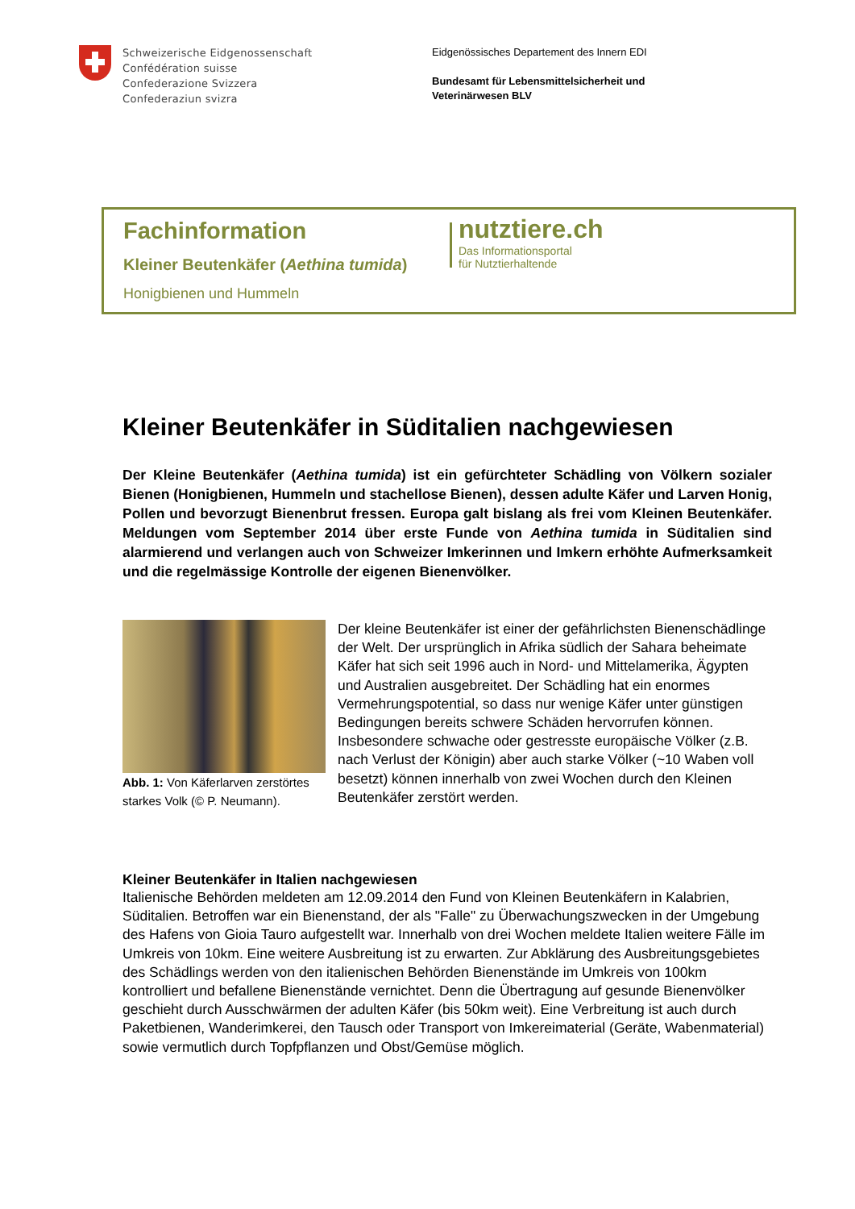Schweizerische Eidgenossenschaft
Confédération suisse
Confederazione Svizzera
Confederaziun svizra
Eidgenössisches Departement des Innern EDI
Bundesamt für Lebensmittelsicherheit und
Veterinärwesen BLV
Fachinformation
Kleiner Beutenkäfer (Aethina tumida)
Honigbienen und Hummeln
nutztiere.ch
Das Informationsportal
für Nutztierhaltende
Kleiner Beutenkäfer in Süditalien nachgewiesen
Der Kleine Beutenkäfer (Aethina tumida) ist ein gefürchteter Schädling von Völkern sozialer Bienen (Honigbienen, Hummeln und stachellose Bienen), dessen adulte Käfer und Larven Honig, Pollen und bevorzugt Bienenbrut fressen. Europa galt bislang als frei vom Kleinen Beutenkäfer. Meldungen vom September 2014 über erste Funde von Aethina tumida in Süditalien sind alarmierend und verlangen auch von Schweizer Imkerinnen und Imkern erhöhte Aufmerksamkeit und die regelmässige Kontrolle der eigenen Bienenvölker.
Abb. 1: Von Käferlarven zerstörtes starkes Volk (© P. Neumann).
Der kleine Beutenkäfer ist einer der gefährlichsten Bienenschädlinge der Welt. Der ursprünglich in Afrika südlich der Sahara beheimate Käfer hat sich seit 1996 auch in Nord- und Mittelamerika, Ägypten und Australien ausgebreitet. Der Schädling hat ein enormes Vermehrungspotential, so dass nur wenige Käfer unter günstigen Bedingungen bereits schwere Schäden hervorrufen können. Insbesondere schwache oder gestresste europäische Völker (z.B. nach Verlust der Königin) aber auch starke Völker (~10 Waben voll besetzt) können innerhalb von zwei Wochen durch den Kleinen Beutenkäfer zerstört werden.
Kleiner Beutenkäfer in Italien nachgewiesen
Italienische Behörden meldeten am 12.09.2014 den Fund von Kleinen Beutenkäfern in Kalabrien, Süditalien. Betroffen war ein Bienenstand, der als "Falle" zu Überwachungszwecken in der Umgebung des Hafens von Gioia Tauro aufgestellt war. Innerhalb von drei Wochen meldete Italien weitere Fälle im Umkreis von 10km. Eine weitere Ausbreitung ist zu erwarten. Zur Abklärung des Ausbreitungsgebietes des Schädlings werden von den italienischen Behörden Bienenstände im Umkreis von 100km kontrolliert und befallene Bienenstände vernichtet. Denn die Übertragung auf gesunde Bienenvölker geschieht durch Ausschwärmen der adulten Käfer (bis 50km weit). Eine Verbreitung ist auch durch Paketbienen, Wanderimkerei, den Tausch oder Transport von Imkereimaterial (Geräte, Wabenmaterial) sowie vermutlich durch Topfpflanzen und Obst/Gemüse möglich.